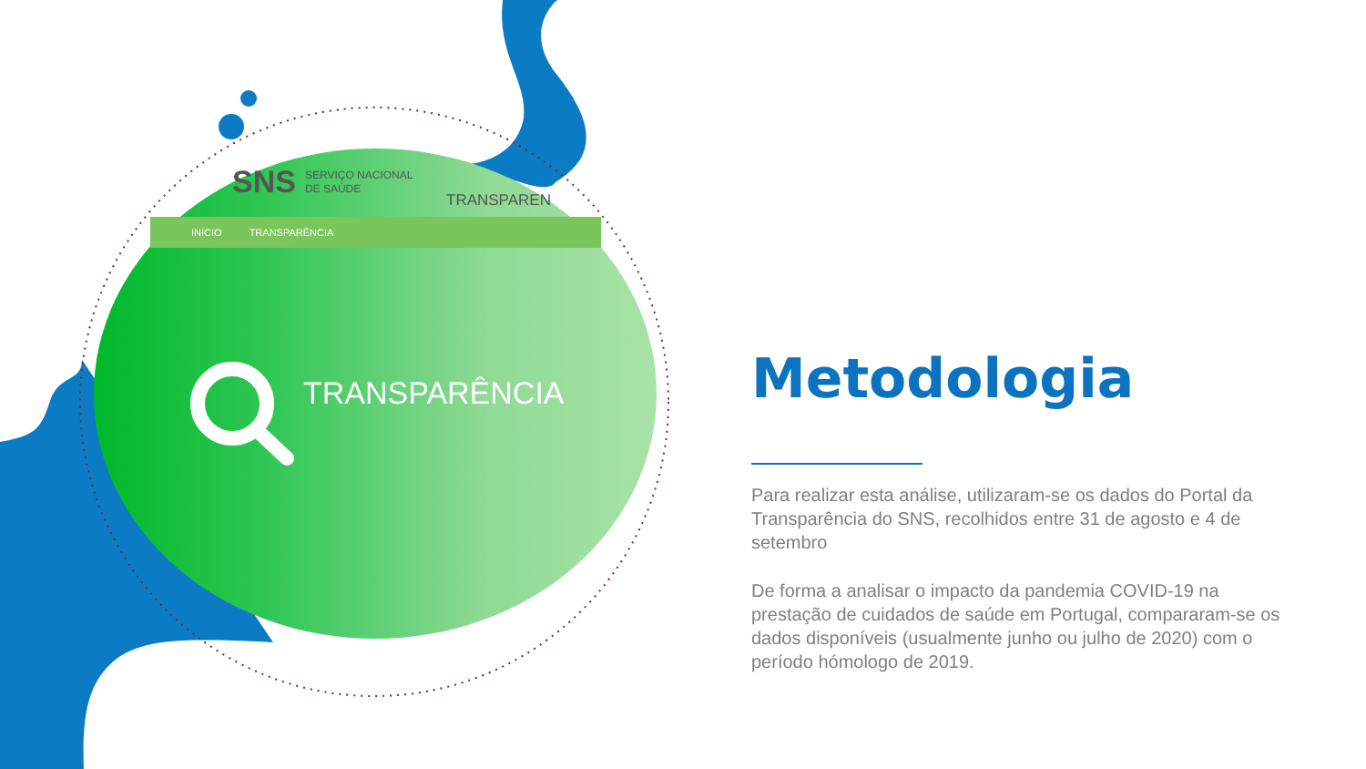SNS SERVIÇO NACIONAL
DE SAÚDE
TRANSPAREN
INÍCIO TRANSPARÊNCIA
TRANSPARÊNCIA
Metodologia
Para realizar esta análise, utilizaram-se os dados do Portal da Transparência do SNS, recolhidos entre 31 de agosto e 4 de setembro
De forma a analisar o impacto da pandemia COVID-19 na prestação de cuidados de saúde em Portugal, compararam-se os dados disponíveis (usualmente junho ou julho de 2020) com o período hómologo de 2019.